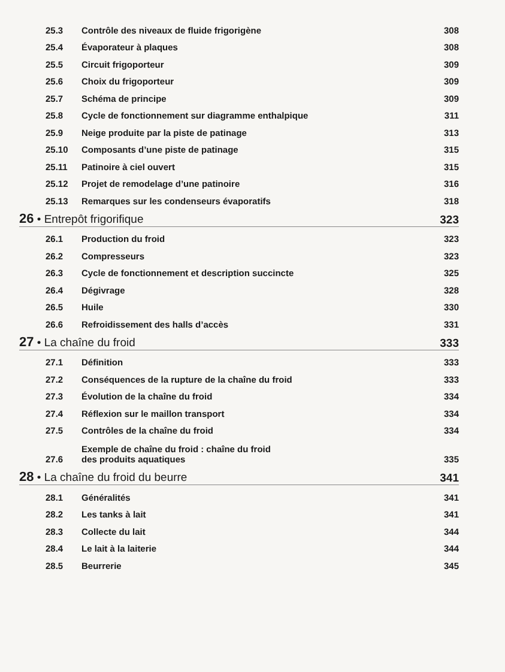25.3 Contrôle des niveaux de fluide frigorigène 308
25.4 Évaporateur à plaques 308
25.5 Circuit frigoporteur 309
25.6 Choix du frigoporteur 309
25.7 Schéma de principe 309
25.8 Cycle de fonctionnement sur diagramme enthalpique 311
25.9 Neige produite par la piste de patinage 313
25.10 Composants d’une piste de patinage 315
25.11 Patinoire à ciel ouvert 315
25.12 Projet de remodelage d’une patinoire 316
25.13 Remarques sur les condenseurs évaporatifs 318
26 • Entrepôt frigorifique 323
26.1 Production du froid 323
26.2 Compresseurs 323
26.3 Cycle de fonctionnement et description succincte 325
26.4 Dégivrage 328
26.5 Huile 330
26.6 Refroidissement des halls d’accès 331
27 • La chaîne du froid 333
27.1 Définition 333
27.2 Conséquences de la rupture de la chaîne du froid 333
27.3 Évolution de la chaîne du froid 334
27.4 Réflexion sur le maillon transport 334
27.5 Contrôles de la chaîne du froid 334
27.6 Exemple de chaîne du froid : chaîne du froid
des produits aquatiques 335
28 • La chaîne du froid du beurre 341
28.1 Généralités 341
28.2 Les tanks à lait 341
28.3 Collecte du lait 344
28.4 Le lait à la laiterie 344
28.5 Beurrerie 345